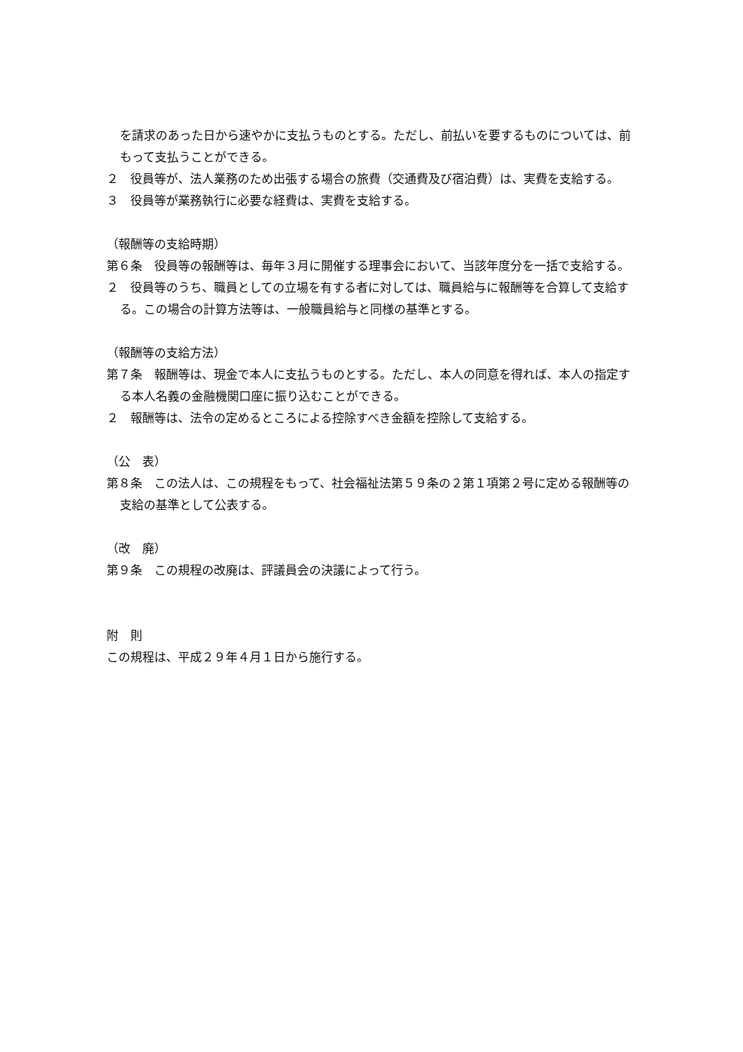を請求のあった日から速やかに支払うものとする。ただし、前払いを要するものについては、前もって支払うことができる。
２　役員等が、法人業務のため出張する場合の旅費（交通費及び宿泊費）は、実費を支給する。
３　役員等が業務執行に必要な経費は、実費を支給する。
（報酬等の支給時期）
第６条　役員等の報酬等は、毎年３月に開催する理事会において、当該年度分を一括で支給する。
２　役員等のうち、職員としての立場を有する者に対しては、職員給与に報酬等を合算して支給する。この場合の計算方法等は、一般職員給与と同様の基準とする。
（報酬等の支給方法）
第７条　報酬等は、現金で本人に支払うものとする。ただし、本人の同意を得れば、本人の指定する本人名義の金融機関口座に振り込むことができる。
２　報酬等は、法令の定めるところによる控除すべき金額を控除して支給する。
（公　表）
第８条　この法人は、この規程をもって、社会福祉法第５９条の２第１項第２号に定める報酬等の支給の基準として公表する。
（改　廃）
第９条　この規程の改廃は、評議員会の決議によって行う。
附　則
この規程は、平成２９年４月１日から施行する。